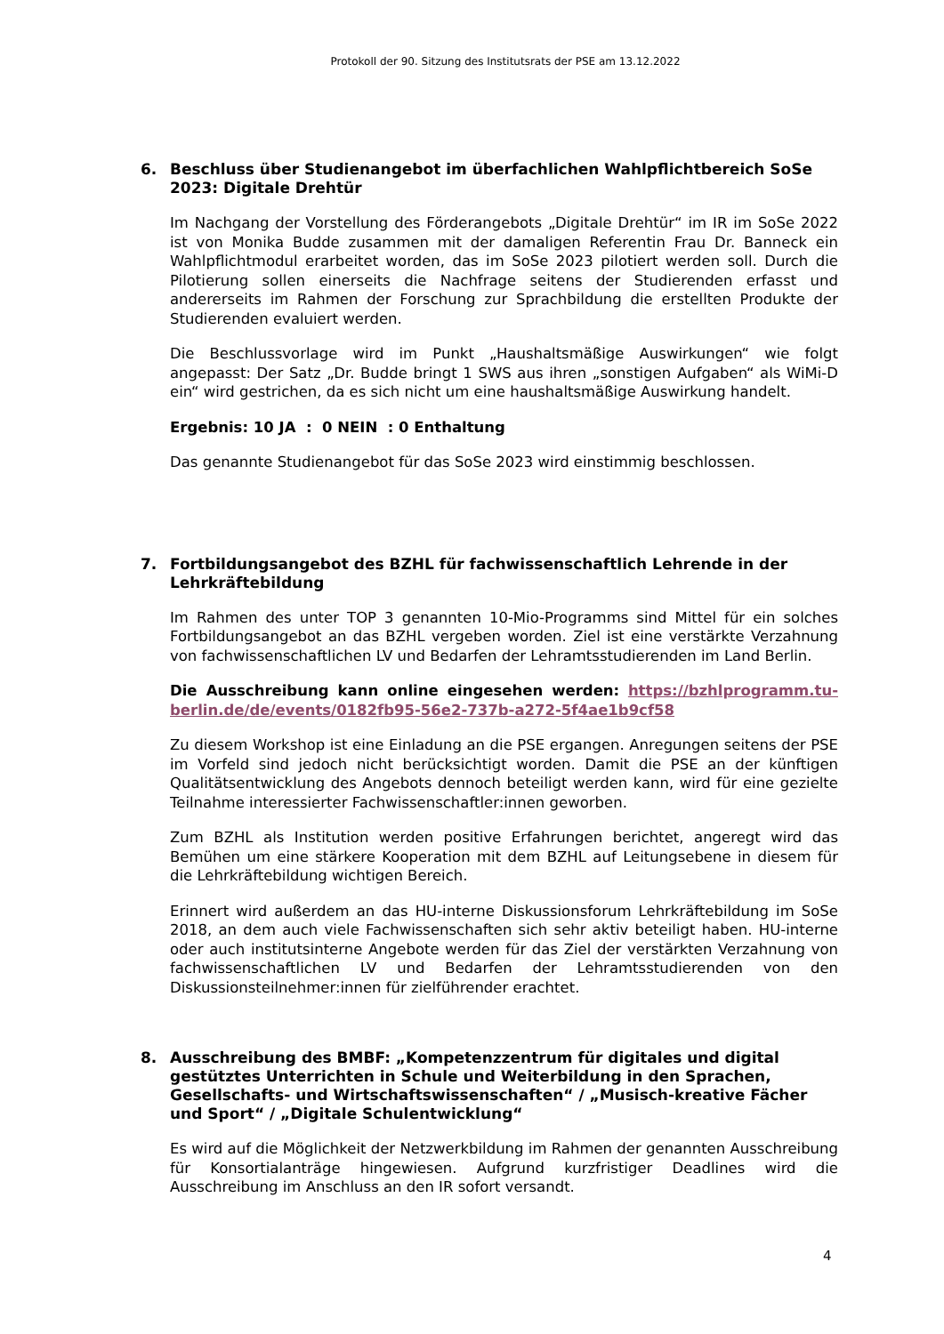Protokoll der 90. Sitzung des Institutsrats der PSE am 13.12.2022
6. Beschluss über Studienangebot im überfachlichen Wahlpflichtbereich SoSe 2023: Digitale Drehtür
Im Nachgang der Vorstellung des Förderangebots „Digitale Drehtür“ im IR im SoSe 2022 ist von Monika Budde zusammen mit der damaligen Referentin Frau Dr. Banneck ein Wahlpflichtmodul erarbeitet worden, das im SoSe 2023 pilotiert werden soll. Durch die Pilotierung sollen einerseits die Nachfrage seitens der Studierenden erfasst und andererseits im Rahmen der Forschung zur Sprachbildung die erstellten Produkte der Studierenden evaluiert werden.
Die Beschlussvorlage wird im Punkt „Haushaltsmäßige Auswirkungen“ wie folgt angepasst: Der Satz „Dr. Budde bringt 1 SWS aus ihren „sonstigen Aufgaben“ als WiMi-D ein“ wird gestrichen, da es sich nicht um eine haushaltsmäßige Auswirkung handelt.
Ergebnis: 10 JA : 0 NEIN : 0 Enthaltung
Das genannte Studienangebot für das SoSe 2023 wird einstimmig beschlossen.
7. Fortbildungsangebot des BZHL für fachwissenschaftlich Lehrende in der Lehrkräftebildung
Im Rahmen des unter TOP 3 genannten 10-Mio-Programms sind Mittel für ein solches Fortbildungsangebot an das BZHL vergeben worden. Ziel ist eine verstärkte Verzahnung von fachwissenschaftlichen LV und Bedarfen der Lehramtsstudierenden im Land Berlin.
Die Ausschreibung kann online eingesehen werden: https://bzhlprogramm.tu-berlin.de/de/events/0182fb95-56e2-737b-a272-5f4ae1b9cf58
Zu diesem Workshop ist eine Einladung an die PSE ergangen. Anregungen seitens der PSE im Vorfeld sind jedoch nicht berücksichtigt worden. Damit die PSE an der künftigen Qualitätsentwicklung des Angebots dennoch beteiligt werden kann, wird für eine gezielte Teilnahme interessierter Fachwissenschaftler:innen geworben.
Zum BZHL als Institution werden positive Erfahrungen berichtet, angeregt wird das Bemühen um eine stärkere Kooperation mit dem BZHL auf Leitungsebene in diesem für die Lehrkräftebildung wichtigen Bereich.
Erinnert wird außerdem an das HU-interne Diskussionsforum Lehrkräftebildung im SoSe 2018, an dem auch viele Fachwissenschaften sich sehr aktiv beteiligt haben. HU-interne oder auch institutsinterne Angebote werden für das Ziel der verstärkten Verzahnung von fachwissenschaftlichen LV und Bedarfen der Lehramtsstudierenden von den Diskussionsteilnehmer:innen für zielführender erachtet.
8. Ausschreibung des BMBF: „Kompetenzzentrum für digitales und digital gestütztes Unterrichten in Schule und Weiterbildung in den Sprachen, Gesellschafts- und Wirtschaftswissenschaften“ / „Musisch-kreative Fächer und Sport“ / „Digitale Schulentwicklung“
Es wird auf die Möglichkeit der Netzwerkbildung im Rahmen der genannten Ausschreibung für Konsortialanträge hingewiesen. Aufgrund kurzfristiger Deadlines wird die Ausschreibung im Anschluss an den IR sofort versandt.
4